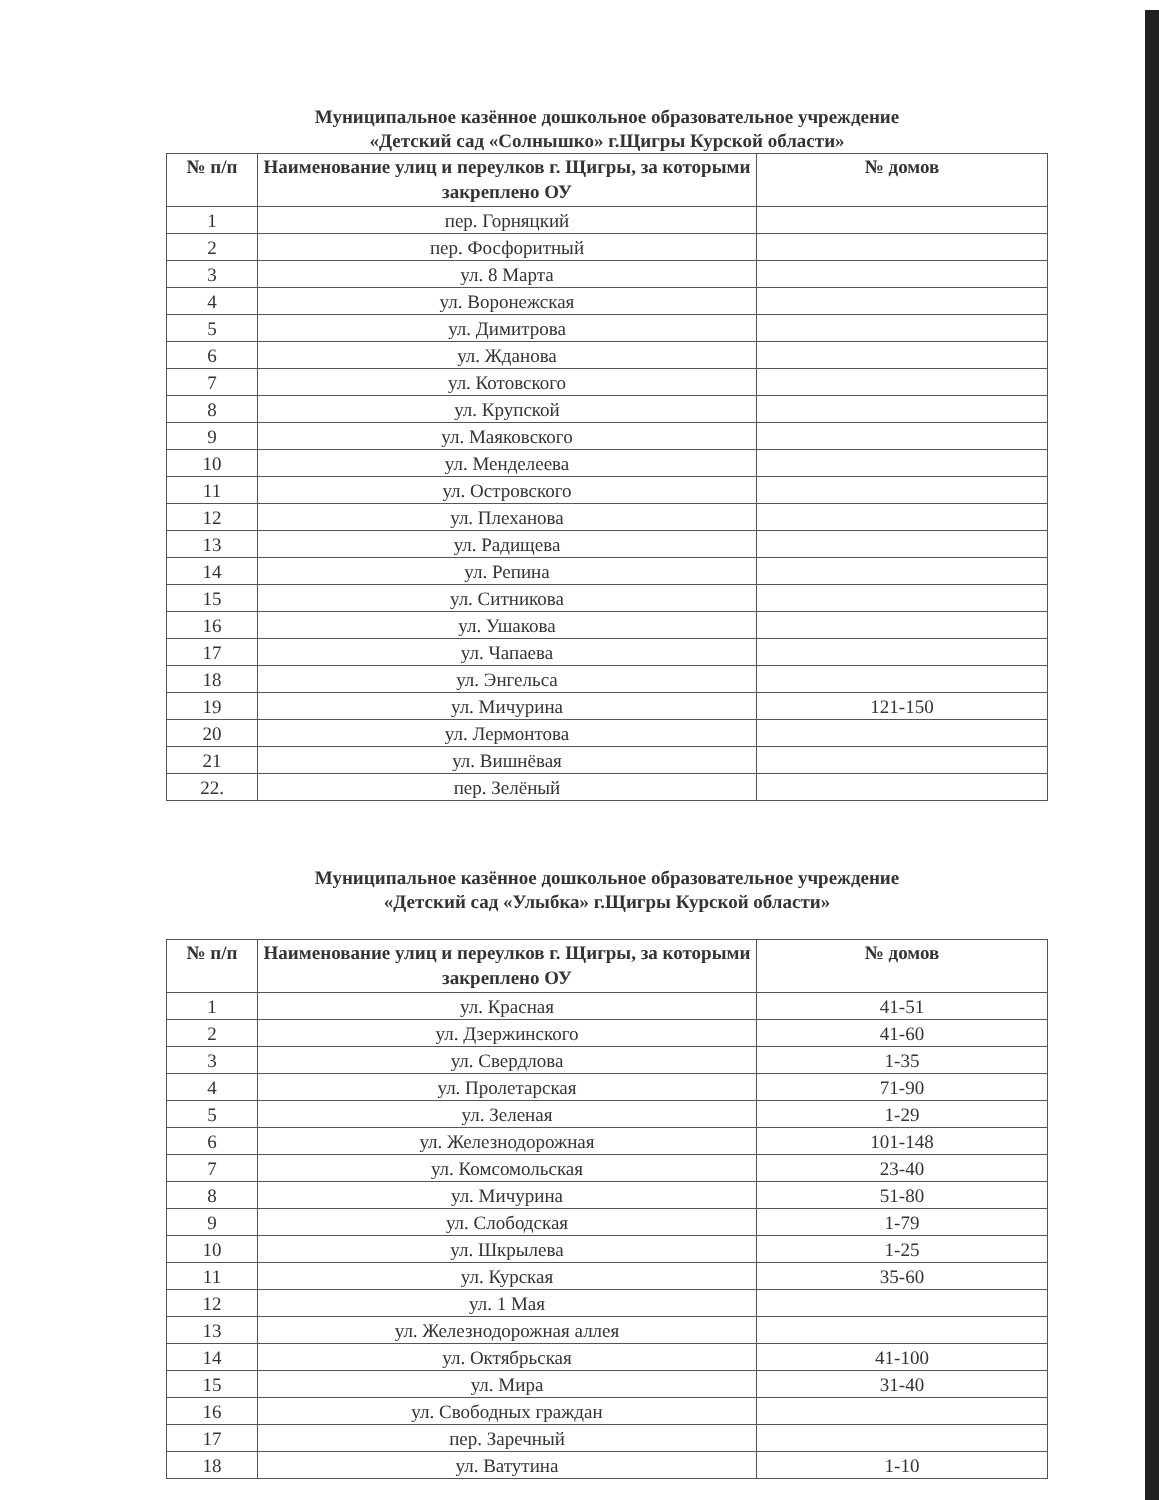Муниципальное казённое дошкольное образовательное учреждение
«Детский сад «Солнышко» г.Щигры Курской области»
| № п/п | Наименование улиц и переулков г. Щигры, за которыми закреплено ОУ | № домов |
| --- | --- | --- |
| 1 | пер. Горняцкий | |
| 2 | пер. Фосфоритный | |
| 3 | ул. 8 Марта | |
| 4 | ул. Воронежская | |
| 5 | ул. Димитрова | |
| 6 | ул. Жданова | |
| 7 | ул. Котовского | |
| 8 | ул. Крупской | |
| 9 | ул. Маяковского | |
| 10 | ул. Менделеева | |
| 11 | ул. Островского | |
| 12 | ул. Плеханова | |
| 13 | ул. Радищева | |
| 14 | ул. Репина | |
| 15 | ул. Ситникова | |
| 16 | ул. Ушакова | |
| 17 | ул. Чапаева | |
| 18 | ул. Энгельса | |
| 19 | ул. Мичурина | 121-150 |
| 20 | ул. Лермонтова | |
| 21 | ул. Вишнёвая | |
| 22. | пер. Зелёный | |
Муниципальное казённое дошкольное образовательное учреждение
«Детский сад «Улыбка» г.Щигры Курской области»
| № п/п | Наименование улиц и переулков г. Щигры, за которыми закреплено ОУ | № домов |
| --- | --- | --- |
| 1 | ул. Красная | 41-51 |
| 2 | ул. Дзержинского | 41-60 |
| 3 | ул. Свердлова | 1-35 |
| 4 | ул. Пролетарская | 71-90 |
| 5 | ул. Зеленая | 1-29 |
| 6 | ул. Железнодорожная | 101-148 |
| 7 | ул. Комсомольская | 23-40 |
| 8 | ул. Мичурина | 51-80 |
| 9 | ул. Слободская | 1-79 |
| 10 | ул. Шкрылева | 1-25 |
| 11 | ул. Курская | 35-60 |
| 12 | ул. 1 Мая | |
| 13 | ул. Железнодорожная аллея | |
| 14 | ул. Октябрьская | 41-100 |
| 15 | ул. Мира | 31-40 |
| 16 | ул. Свободных граждан | |
| 17 | пер. Заречный | |
| 18 | ул. Ватутина | 1-10 |